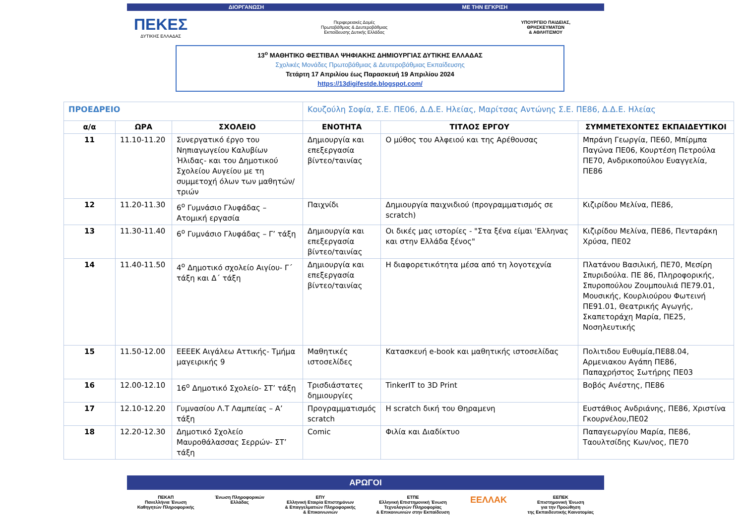ΔΙΟΡΓΑΝΩΣΗ ΜΕ ΤΗΝ ΕΓΚΡΙΣΗ
ΠΕΚΕΣ
ΔΥΤΙΚΗΣ ΕΛΛΑΔΑΣ
Περιφερειακές Δομές
Πρωτοβάθμιας & Δευτεροβάθμιας
Εκπαίδευσης Δυτικής Ελλάδας
ΥΠΟΥΡΓΕΙΟ ΠΑΙΔΕΙΑΣ,
ΘΡΗΣΚΕΥΜΑΤΩΝ
& ΑΘΛΗΤΙΣΜΟΥ
13<sup>ο</sup> ΜΑΘΗΤΙΚΟ ΦΕΣΤΙΒΑΛ ΨΗΦΙΑΚΗΣ ΔΗΜΙΟΥΡΓΙΑΣ ΔΥΤΙΚΗΣ ΕΛΛΑΔΑΣ
Σχολικές Μονάδες Πρωτοβάθμιας & Δευτεροβάθμιας Εκπαίδευσης
Τετάρτη 17 Απριλίου έως Παρασκευή 19 Απριλίου 2024
https://13digifestde.blogspot.com/
| ΠΡΟΕΔΡΕΙΟ | | | Κουζούλη Σοφία, Σ.Ε. ΠΕ06, Δ.Δ.Ε. Ηλείας, Μαρίτσας Αντώνης Σ.Ε. ΠΕ86, Δ.Δ.Ε. Ηλείας | | |
| α/α | ΩΡΑ | ΣΧΟΛΕΙΟ | ΕΝΟΤΗΤΑ | ΤΙΤΛΟΣ ΕΡΓΟΥ | ΣΥΜΜΕΤΕΧΟΝΤΕΣ ΕΚΠΑΙΔΕΥΤΙΚΟΙ |
| 11 | 11.10-11.20 | Συνεργατικό έργο του Νηπιαγωγείου Καλυβίων Ήλιδας- και του Δημοτικού Σχολείου Αυγείου με τη συμμετοχή όλων των μαθητών/τριών | Δημιουργία και επεξεργασία βίντεο/ταινίας | Ο μύθος του Αλφειού και της Αρέθουσας | Μπράνη Γεωργία, ΠΕ60, Μπίρμπα Παγώνα ΠΕ06, Κουρτέση Πετρούλα ΠΕ70, Ανδρικοπούλου Ευαγγελία, ΠΕ86 |
| 12 | 11.20-11.30 | 6<sup>ο</sup> Γυμνάσιο Γλυφάδας – Ατομική εργασία | Παιχνίδι | Δημιουργία παιχνιδιού (προγραμματισμός σε scratch) | Κιζιρίδου Μελίνα, ΠΕ86, |
| 13 | 11.30-11.40 | 6<sup>ο</sup> Γυμνάσιο Γλυφάδας – Γ’ τάξη | Δημιουργία και επεξεργασία βίντεο/ταινίας | Οι δικές μας ιστορίες - "Στα ξένα είμαι 'Ελληνας και στην Ελλάδα ξένος" | Κιζιρίδου Μελίνα, ΠΕ86, Πενταράκη Χρύσα, ΠΕ02 |
| 14 | 11.40-11.50 | 4<sup>ο</sup> Δημοτικό σχολείο Αιγίου- Γ΄ τάξη και Δ΄ τάξη | Δημιουργία και επεξεργασία βίντεο/ταινίας | Η διαφορετικότητα μέσα από τη λογοτεχνία | Πλατάνου Βασιλική, ΠΕ70, Μεσίρη Σπυριδούλα. ΠΕ 86, Πληροφορικής, Σπυροπούλου Ζουμπουλιά ΠΕ79.01, Μουσικής, Κουρλιούρου Φωτεινή ΠΕ91.01, Θεατρικής Αγωγής, Σκαπετοράχη Μαρία, ΠΕ25, Νοσηλευτικής |
| 15 | 11.50-12.00 | ΕΕΕΕΚ Αιγάλεω Αττικής- Τμήμα μαγειρικής 9 | Μαθητικές ιστοσελίδες | Κατασκευή e-book και μαθητικής ιστοσελίδας | Πολιτιδου Ευθυμία,ΠΕ88.04, Αρμενιακου Αγάπη ΠΕ86, Παπαχρήστος Σωτήρης ΠΕ03 |
| 16 | 12.00-12.10 | 16<sup>ο</sup> Δημοτικό Σχολείο- ΣΤ’ τάξη | Τρισδιάστατες δημιουργίες | TinkerIT to 3D Print | Βοβός Ανέστης, ΠΕ86 |
| 17 | 12.10-12.20 | Γυμνασίου Λ.Τ Λαμπείας – Α’ τάξη | Προγραμματισμός scratch | H scratch δική του Θηραμενη | Ευστάθιος Ανδριάνης, ΠΕ86, Χριστίνα Γκουρνέλου,ΠΕ02 |
| 18 | 12.20-12.30 | Δημοτικό Σχολείο Μαυροθάλασσας Σερρών- ΣΤ’ τάξη | Comic | Φιλία και Διαδίκτυο | Παπαγεωργίου Μαρία, ΠΕ86, Ταουλτσίδης Κων/νος, ΠΕ70 |
ΑΡΩΓΟΙ
ΠΕΚΑΠ
Πανελλήνια Ένωση
Καθηγητών Πληροφορικής
Ένωση Πληροφορικών
Ελλάδας
ΕΠΥ
Ελληνική Εταιρία Επιστημόνων
& Επαγγελματιών Πληροφορικής
& Επικοινωνιών
ΕΤΠΕ
Ελληνική Επιστημονική Ένωση
Τεχνολογιών Πληροφορίας
& Επικοινωνιών στην Εκπαίδευση
ΕΕΛΛΑΚ
ΕΕΠΕΚ
Επιστημονική Ένωση
για την Προώθηση
της Εκπαιδευτικής Καινοτομίας